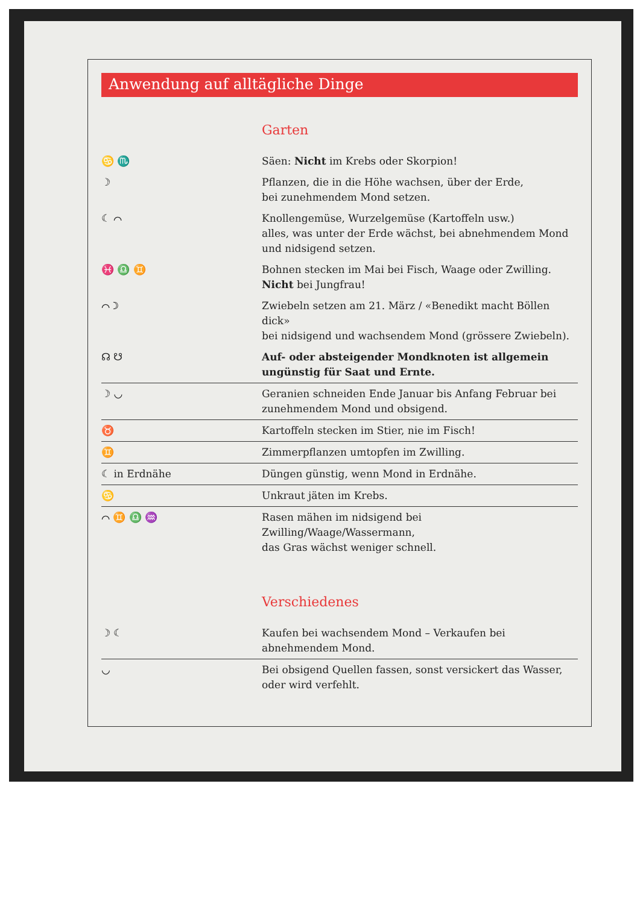Anwendung auf alltägliche Dinge
Garten
| ♋ ♏ | Säen: Nicht im Krebs oder Skorpion! |
| ☽ | Pflanzen, die in die Höhe wachsen, über der Erde, bei zunehmendem Mond setzen. |
| ☾ ⌒ | Knollengemüse, Wurzelgemüse (Kartoffeln usw.) alles, was unter der Erde wächst, bei abnehmendem Mond und nidsigend setzen. |
| ♓ ♎ ♊ | Bohnen stecken im Mai bei Fisch, Waage oder Zwilling. Nicht bei Jungfrau! |
| ⌒ ☽ | Zwiebeln setzen am 21. März / «Benedikt macht Böllen dick» bei nidsigend und wachsendem Mond (grössere Zwiebeln). |
| ☊ ☋ | Auf- oder absteigender Mondknoten ist allgemein ungünstig für Saat und Ernte. |
| ☽ ◡ | Geranien schneiden Ende Januar bis Anfang Februar bei zunehmendem Mond und obsigend. |
| ♉ | Kartoffeln stecken im Stier, nie im Fisch! |
| ♊ | Zimmerpflanzen umtopfen im Zwilling. |
| ☾ in Erdnähe | Düngen günstig, wenn Mond in Erdnähe. |
| ♋ | Unkraut jäten im Krebs. |
| ⌒ ♊ ♎ ♒ | Rasen mähen im nidsigend bei Zwilling/Waage/Wassermann, das Gras wächst weniger schnell. |
Verschiedenes
| ☽ ☾ | Kaufen bei wachsendem Mond – Verkaufen bei abnehmendem Mond. |
| ◡ | Bei obsigend Quellen fassen, sonst versickert das Wasser, oder wird verfehlt. |